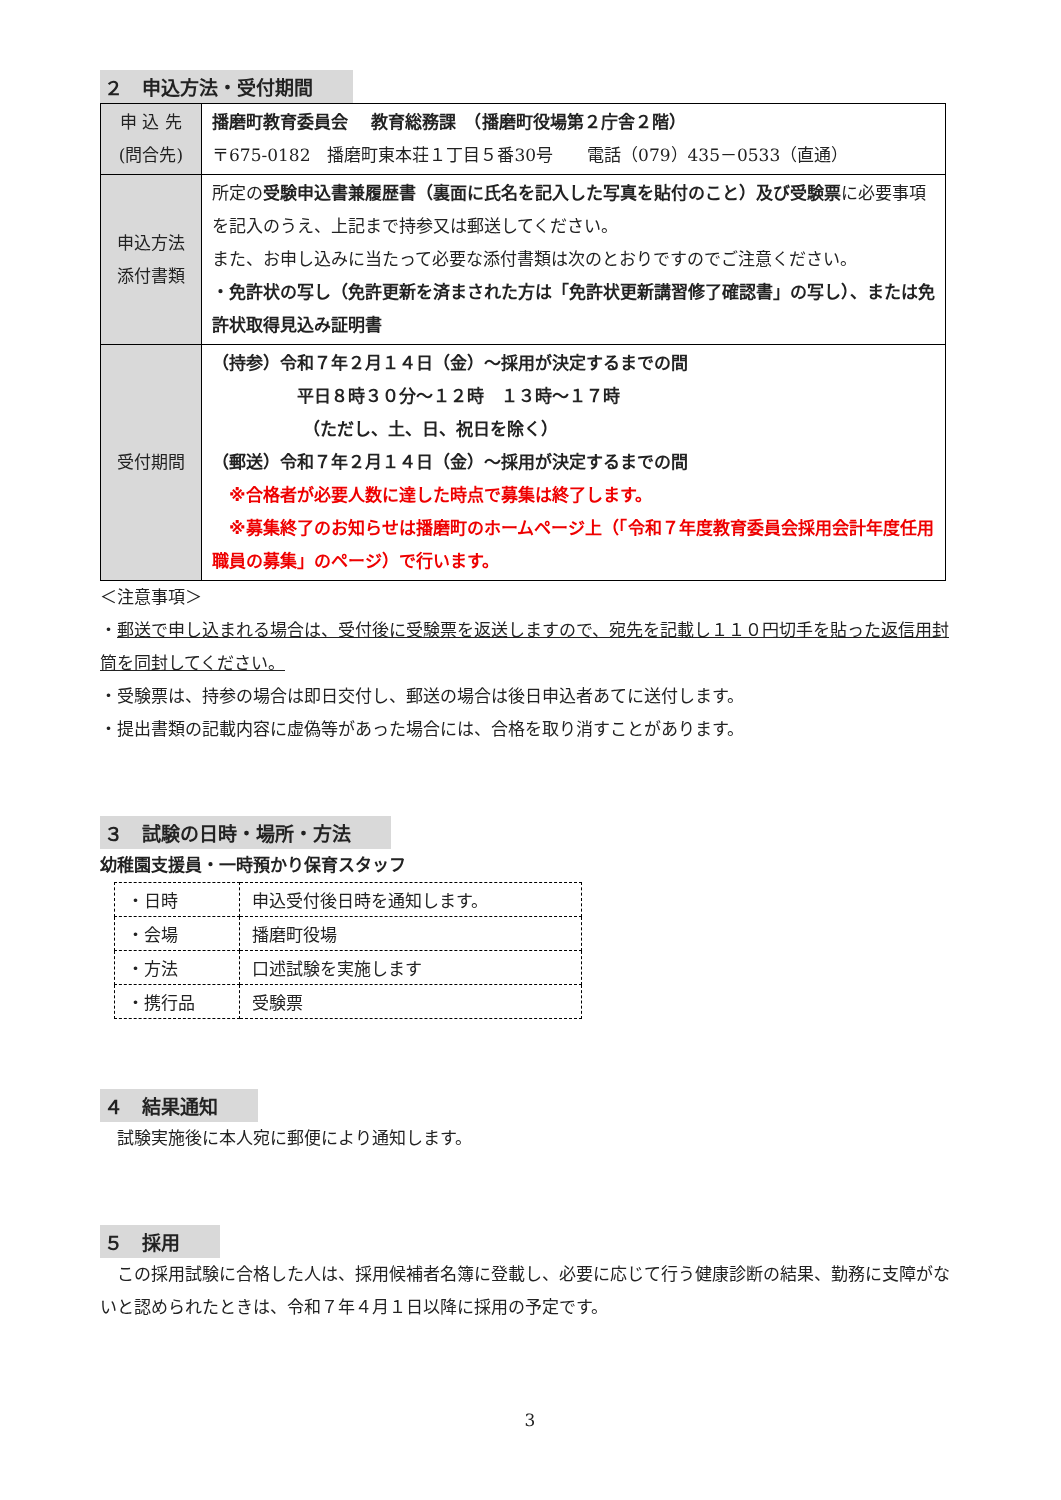２　申込方法・受付期間
| 申 込 先 (問合先) | 播磨町教育委員会 教育総務課 （播磨町役場第２庁舎２階） 〒675-0182 播磨町東本荘１丁目５番30号 電話（079）435－0533（直通） |
| 申込方法 添付書類 | 所定の 受験申込書兼履歴書（裏面に氏名を記入した写真を貼付のこと）及び受験票 に必要事項を記入のうえ、上記まで持参又は郵送してください。 また、お申し込みに当たって必要な添付書類は次のとおりですのでご注意ください。 ・免許状の写し（免許更新を済まされた方は「免許状更新講習修了確認書」の写し）、または免許状取得見込み証明書 |
| 受付期間 | （持参）令和７年２月１４日（金）～採用が決定するまでの間 平日８時３０分～１２時 １３時～１７時 （ただし、土、日、祝日を除く） （郵送）令和７年２月１４日（金）～採用が決定するまでの間 ※合格者が必要人数に達した時点で募集は終了します。 ※募集終了のお知らせは播磨町のホームページ上（「令和７年度教育委員会採用会計年度任用職員の募集」のページ）で行います。 |
＜注意事項＞
・郵送で申し込まれる場合は、受付後に受験票を返送しますので、宛先を記載し１１０円切手を貼った返信用封筒を同封してください。
・受験票は、持参の場合は即日交付し、郵送の場合は後日申込者あてに送付します。
・提出書類の記載内容に虚偽等があった場合には、合格を取り消すことがあります。
３　試験の日時・場所・方法
幼稚園支援員・一時預かり保育スタッフ
| ・日時 | 申込受付後日時を通知します。 |
| ・会場 | 播磨町役場 |
| ・方法 | 口述試験を実施します |
| ・携行品 | 受験票 |
４　結果通知
　試験実施後に本人宛に郵便により通知します。
５　採用
　この採用試験に合格した人は、採用候補者名簿に登載し、必要に応じて行う健康診断の結果、勤務に支障がないと認められたときは、令和７年４月１日以降に採用の予定です。
3